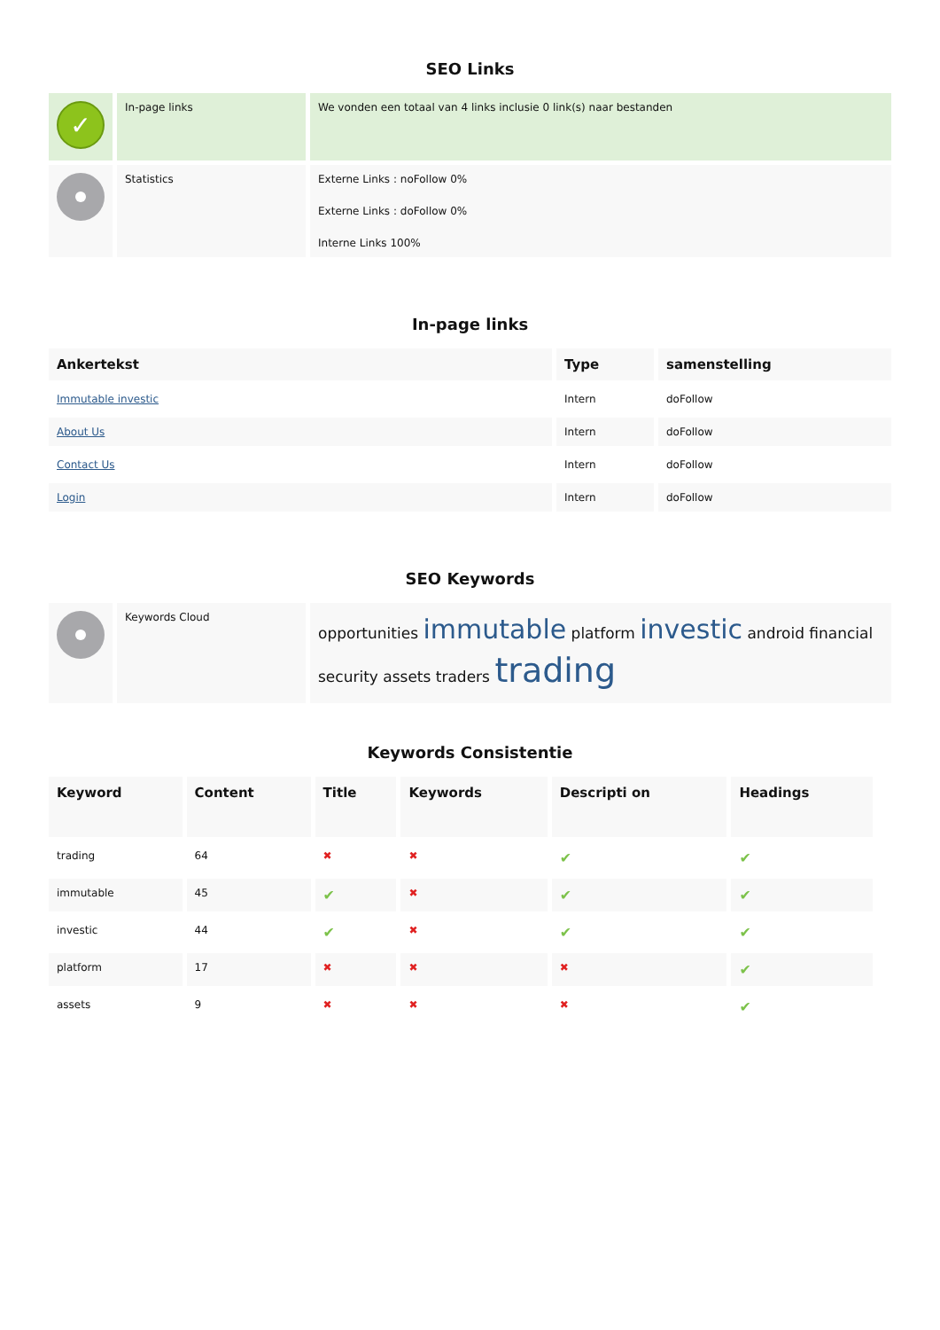SEO Links
| ✓ | In-page links | We vonden een totaal van 4 links inclusie 0 link(s) naar bestanden |
| | Statistics | Externe Links : noFollow 0% Externe Links : doFollow 0% Interne Links 100% |
In-page links
| Ankertekst | Type | samenstelling |
| --- | --- | --- |
| Immutable investic | Intern | doFollow |
| About Us | Intern | doFollow |
| Contact Us | Intern | doFollow |
| Login | Intern | doFollow |
SEO Keywords
| | Keywords Cloud | opportunities immutable platform investic android financial security assets traders trading |
Keywords Consistentie
| Keyword | Content | Title | Keywords | Descripti on | Headings |
| --- | --- | --- | --- | --- | --- |
| trading | 64 | ✖ | ✖ | ✔ | ✔ |
| immutable | 45 | ✔ | ✖ | ✔ | ✔ |
| investic | 44 | ✔ | ✖ | ✔ | ✔ |
| platform | 17 | ✖ | ✖ | ✖ | ✔ |
| assets | 9 | ✖ | ✖ | ✖ | ✔ |